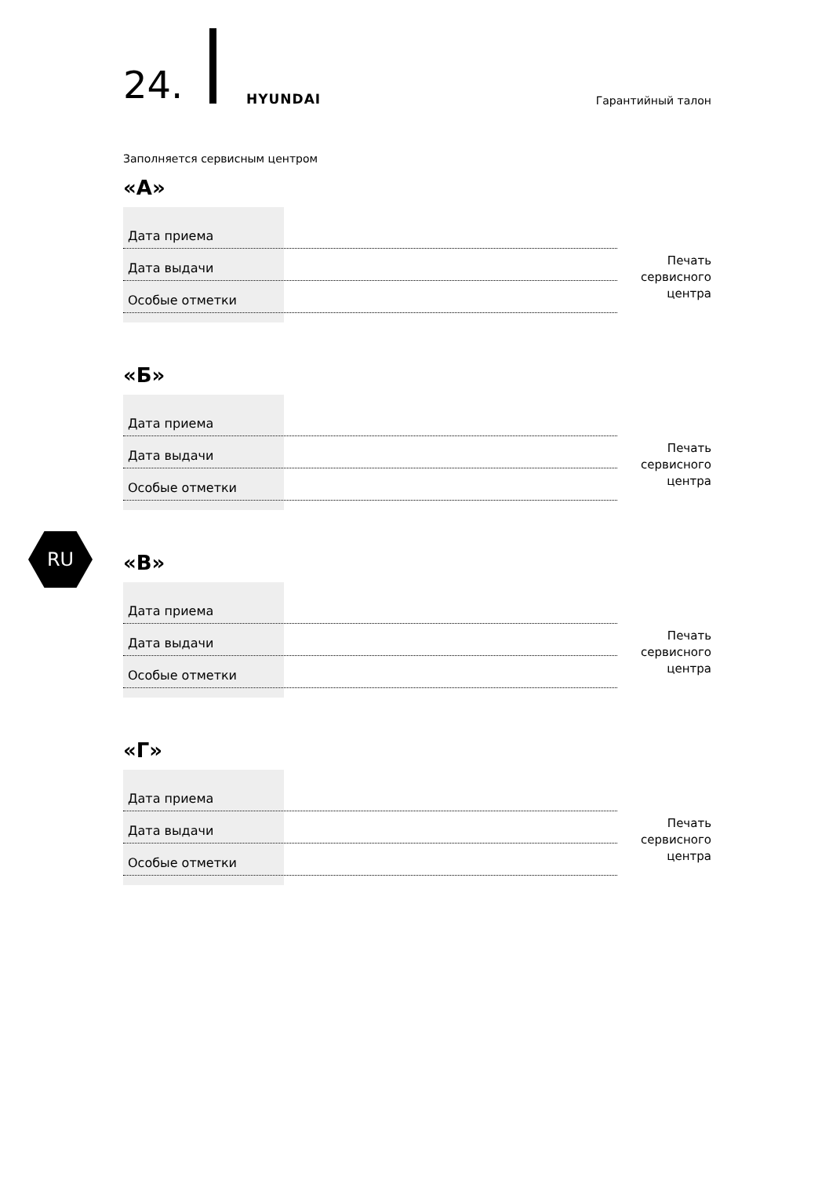24. HYUNDAI Гарантийный талон
RU
Заполняется сервисным центром
«А»
Дата приема
Дата выдачи
Особые отметки
Печать
сервисного
центра
«Б»
Дата приема
Дата выдачи
Особые отметки
Печать
сервисного
центра
«В»
Дата приема
Дата выдачи
Особые отметки
Печать
сервисного
центра
«Г»
Дата приема
Дата выдачи
Особые отметки
Печать
сервисного
центра